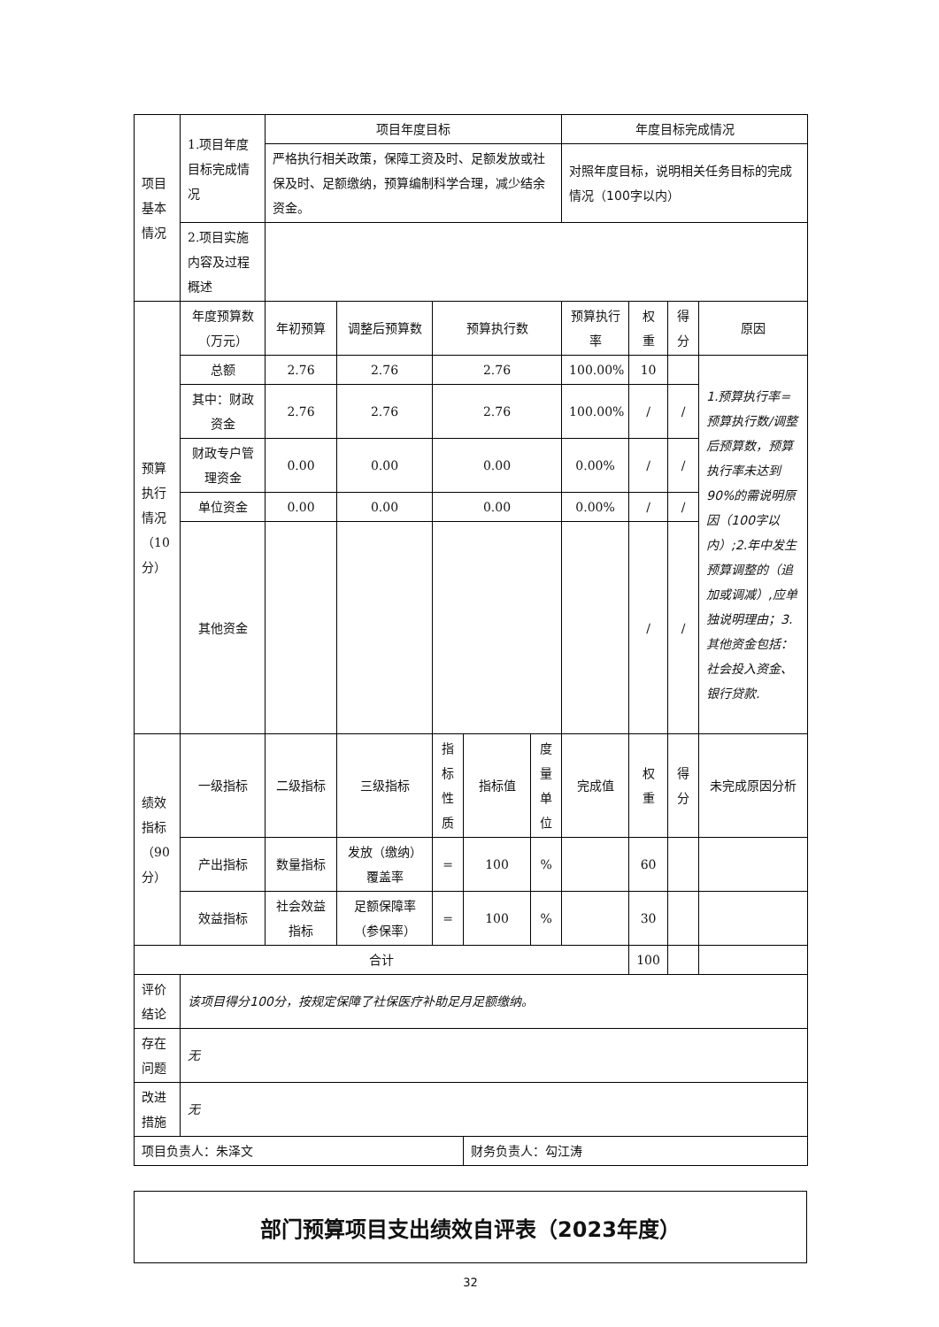| 项目基本情况 | 1.项目年度目标完成情况 | 项目年度目标 | | | | | 年度目标完成情况 | | | |
| | | 严格执行相关政策，保障工资及时、足额发放或社保及时、足额缴纳，预算编制科学合理，减少结余资金。 | | | | | 对照年度目标，说明相关任务目标的完成情况（100字以内） | | | |
| | 2.项目实施内容及过程概述 | | | | | | | | | |
| 预算执行情况（10分） | 年度预算数（万元） | 年初预算 | 调整后预算数 | 预算执行数 | | | 预算执行率 | 权重 | 得分 | 原因 |
| | 总额 | 2.76 | 2.76 | 2.76 | | | 100.00% | 10 | | 1.预算执行率=预算执行数/调整后预算数，预算执行率未达到90%的需说明原因（100字以内）;2.年中发生预算调整的（追加或调减）,应单独说明理由；3.其他资金包括：社会投入资金、银行贷款. |
| | 其中：财政资金 | 2.76 | 2.76 | 2.76 | | | 100.00% | / | / | |
| | 财政专户管理资金 | 0.00 | 0.00 | 0.00 | | | 0.00% | / | / | |
| | 单位资金 | 0.00 | 0.00 | 0.00 | | | 0.00% | / | / | |
| | 其他资金 | | | | | | | / | / | |
| 绩效指标（90分） | 一级指标 | 二级指标 | 三级指标 | 指标性质 | 指标值 | 度量单位 | 完成值 | 权重 | 得分 | 未完成原因分析 |
| | 产出指标 | 数量指标 | 发放（缴纳）覆盖率 | = | 100 | % | | 60 | | |
| | 效益指标 | 社会效益指标 | 足额保障率（参保率） | = | 100 | % | | 30 | | |
| 合计 | | | | | | | | 100 | | |
| 评价结论 | 该项目得分100分，按规定保障了社保医疗补助足月足额缴纳。 | | | | | | | | | |
| 存在问题 | 无 | | | | | | | | | |
| 改进措施 | 无 | | | | | | | | | |
| 项目负责人：朱泽文 | | | | | 财务负责人：勾江涛 | | | | | |
部门预算项目支出绩效自评表（2023年度）
32